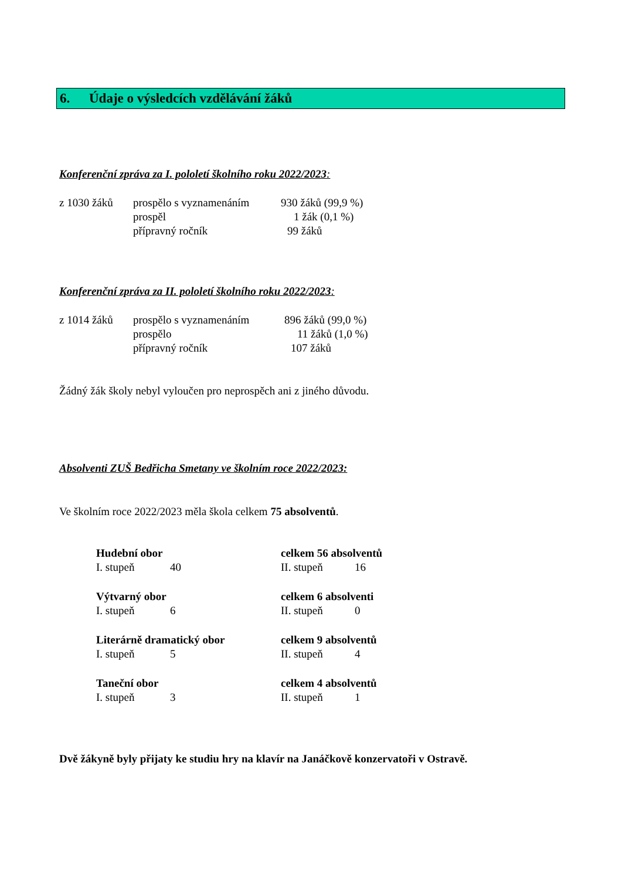6. Údaje o výsledcích vzdělávání žáků
Konferenční zpráva za I. pololetí školního roku 2022/2023:
| z 1030 žáků | prospělo s vyznamenáním | 930 žáků (99,9 %) |
| | prospěl | 1 žák (0,1 %) |
| | přípravný ročník | 99 žáků |
Konferenční zpráva za II. pololetí školního roku 2022/2023:
| z 1014 žáků | prospělo s vyznamenáním | 896 žáků (99,0 %) |
| | prospělo | 11 žáků (1,0 %) |
| | přípravný ročník | 107 žáků |
Žádný žák školy nebyl vyloučen pro neprospěch ani z jiného důvodu.
Absolventi ZUŠ Bedřicha Smetany ve školním roce 2022/2023:
Ve školním roce 2022/2023 měla škola celkem 75 absolventů.
| Hudební obor | | celkem 56 absolventů | |
| I. stupeň | 40 | II. stupeň | 16 |
| Výtvarný obor | | celkem 6 absolventi | |
| I. stupeň | 6 | II. stupeň | 0 |
| Literárně dramatický obor | | celkem 9 absolventů | |
| I. stupeň | 5 | II. stupeň | 4 |
| Taneční obor | | celkem 4 absolventů | |
| I. stupeň | 3 | II. stupeň | 1 |
Dvě žákyně byly přijaty ke studiu hry na klavír na Janáčkově konzervatoři v Ostravě.